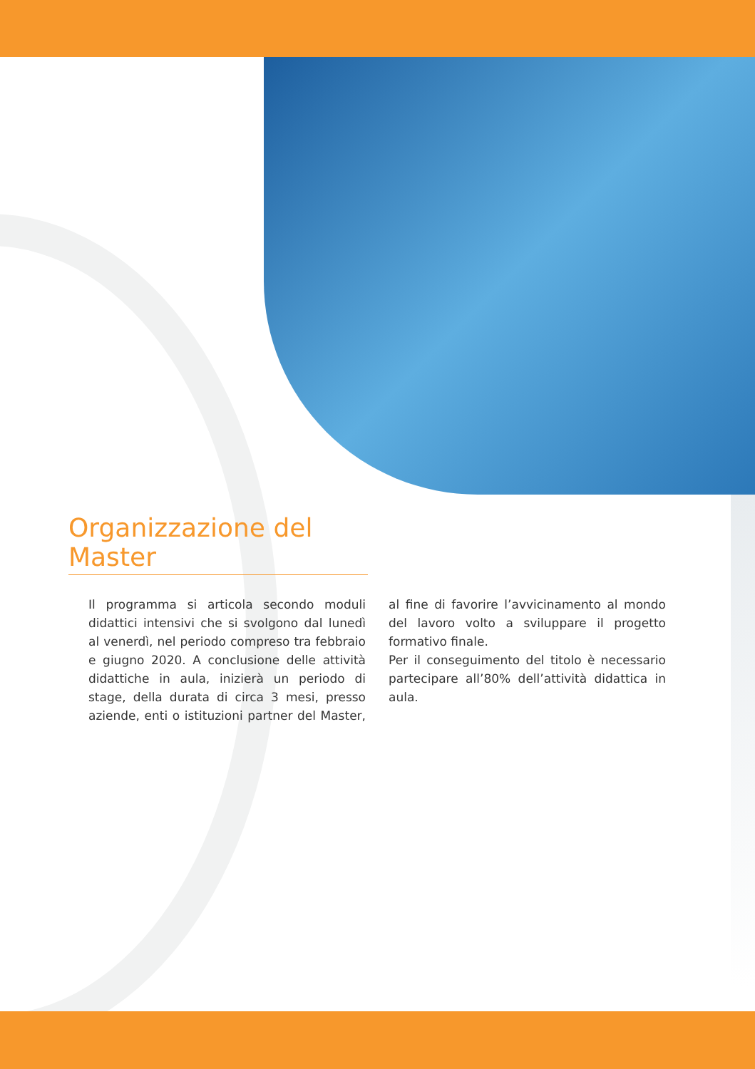Organizzazione del Master
Il programma si articola secondo moduli didattici intensivi che si svolgono dal lunedì al venerdì, nel periodo compreso tra febbraio e giugno 2020. A conclusione delle attività didattiche in aula, inizierà un periodo di stage, della durata di circa 3 mesi, presso aziende, enti o istituzioni partner del Master, al fine di favorire l’avvicinamento al mondo del lavoro volto a sviluppare il progetto formativo finale.
Per il conseguimento del titolo è necessario partecipare all’80% dell’attività didattica in aula.